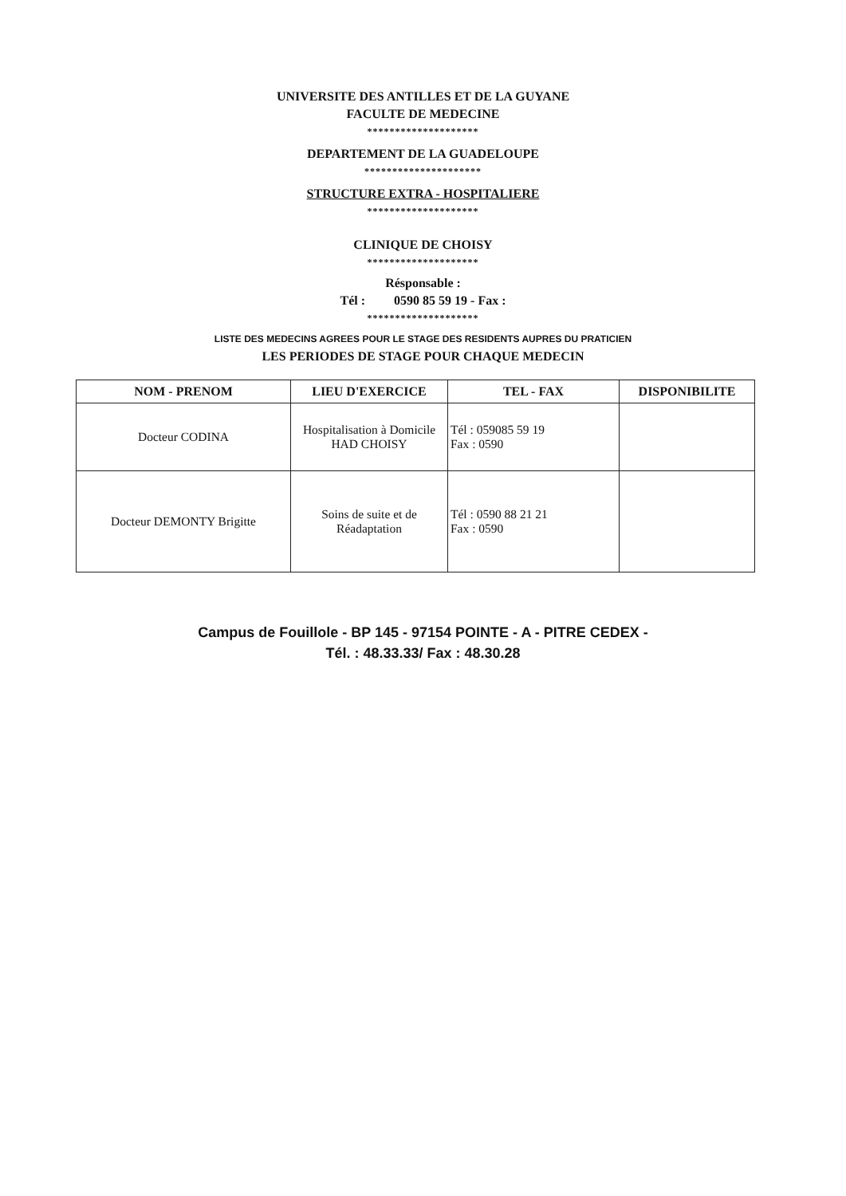UNIVERSITE DES ANTILLES ET DE LA GUYANE
FACULTE DE MEDECINE
********************
DEPARTEMENT DE LA GUADELOUPE
*********************
STRUCTURE EXTRA - HOSPITALIERE
********************
CLINIQUE DE CHOISY
********************
Résponsable :
Tél : 0590 85 59 19 - Fax :
********************
LISTE DES MEDECINS AGREES POUR LE STAGE DES RESIDENTS AUPRES DU PRATICIEN
LES PERIODES DE STAGE POUR CHAQUE MEDECIN
| NOM - PRENOM | LIEU D'EXERCICE | TEL - FAX | DISPONIBILITE |
| --- | --- | --- | --- |
| Docteur CODINA | Hospitalisation à Domicile HAD CHOISY | Tél : 059085 59 19 Fax : 0590 | |
| Docteur DEMONTY Brigitte | Soins de suite et de Réadaptation | Tél : 0590 88 21 21 Fax : 0590 | |
Campus de Fouillole - BP 145 - 97154 POINTE - A - PITRE CEDEX -
Tél. : 48.33.33/ Fax : 48.30.28